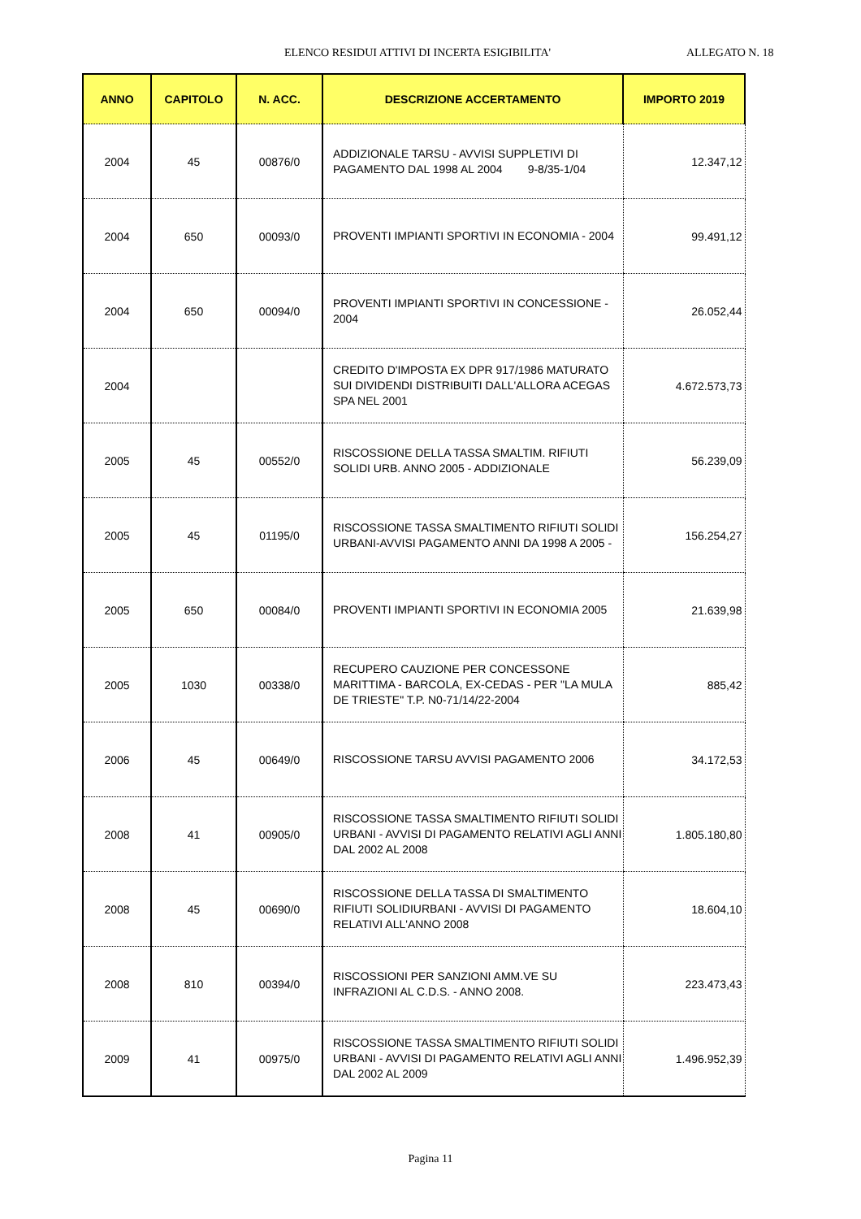ELENCO RESIDUI ATTIVI DI INCERTA ESIGIBILITA' ALLEGATO N. 18
| ANNO | CAPITOLO | N. ACC. | DESCRIZIONE ACCERTAMENTO | IMPORTO 2019 |
| --- | --- | --- | --- | --- |
| 2004 | 45 | 00876/0 | ADDIZIONALE TARSU - AVVISI SUPPLETIVI DI PAGAMENTO DAL 1998 AL 2004 9-8/35-1/04 | 12.347,12 |
| 2004 | 650 | 00093/0 | PROVENTI IMPIANTI SPORTIVI IN ECONOMIA - 2004 | 99.491,12 |
| 2004 | 650 | 00094/0 | PROVENTI IMPIANTI SPORTIVI IN CONCESSIONE - 2004 | 26.052,44 |
| 2004 | | | CREDITO D'IMPOSTA EX DPR 917/1986 MATURATO SUI DIVIDENDI DISTRIBUITI DALL'ALLORA ACEGAS SPA NEL 2001 | 4.672.573,73 |
| 2005 | 45 | 00552/0 | RISCOSSIONE DELLA TASSA SMALTIM. RIFIUTI SOLIDI URB. ANNO 2005 - ADDIZIONALE | 56.239,09 |
| 2005 | 45 | 01195/0 | RISCOSSIONE TASSA SMALTIMENTO RIFIUTI SOLIDI URBANI-AVVISI PAGAMENTO ANNI DA 1998 A 2005 - | 156.254,27 |
| 2005 | 650 | 00084/0 | PROVENTI IMPIANTI SPORTIVI IN ECONOMIA 2005 | 21.639,98 |
| 2005 | 1030 | 00338/0 | RECUPERO CAUZIONE PER CONCESSONE MARITTIMA - BARCOLA, EX-CEDAS - PER "LA MULA DE TRIESTE" T.P. N0-71/14/22-2004 | 885,42 |
| 2006 | 45 | 00649/0 | RISCOSSIONE TARSU AVVISI PAGAMENTO 2006 | 34.172,53 |
| 2008 | 41 | 00905/0 | RISCOSSIONE TASSA SMALTIMENTO RIFIUTI SOLIDI URBANI - AVVISI DI PAGAMENTO RELATIVI AGLI ANNI DAL 2002 AL 2008 | 1.805.180,80 |
| 2008 | 45 | 00690/0 | RISCOSSIONE DELLA TASSA DI SMALTIMENTO RIFIUTI SOLIDIURBANI - AVVISI DI PAGAMENTO RELATIVI ALL'ANNO 2008 | 18.604,10 |
| 2008 | 810 | 00394/0 | RISCOSSIONI PER SANZIONI AMM.VE SU INFRAZIONI AL C.D.S. - ANNO 2008. | 223.473,43 |
| 2009 | 41 | 00975/0 | RISCOSSIONE TASSA SMALTIMENTO RIFIUTI SOLIDI URBANI - AVVISI DI PAGAMENTO RELATIVI AGLI ANNI DAL 2002 AL 2009 | 1.496.952,39 |
Pagina 11